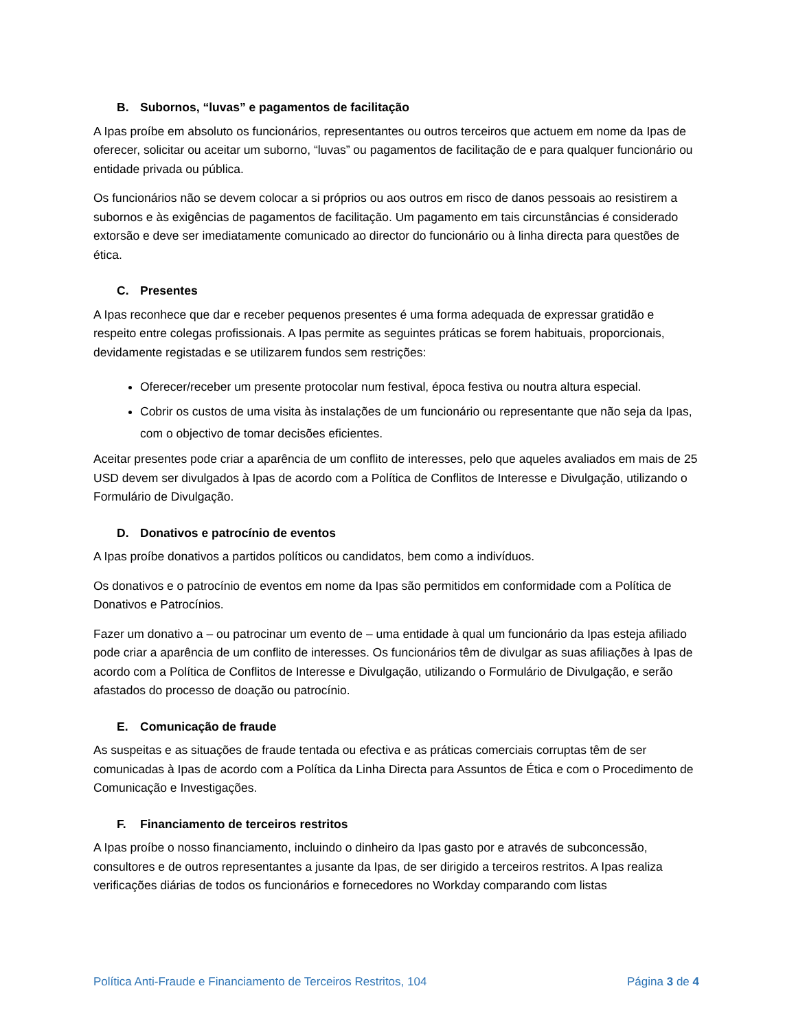B. Subornos, “luvas” e pagamentos de facilitação
A Ipas proíbe em absoluto os funcionários, representantes ou outros terceiros que actuem em nome da Ipas de oferecer, solicitar ou aceitar um suborno, “luvas” ou pagamentos de facilitação de e para qualquer funcionário ou entidade privada ou pública.
Os funcionários não se devem colocar a si próprios ou aos outros em risco de danos pessoais ao resistirem a subornos e às exigências de pagamentos de facilitação. Um pagamento em tais circunstâncias é considerado extorsão e deve ser imediatamente comunicado ao director do funcionário ou à linha directa para questões de ética.
C. Presentes
A Ipas reconhece que dar e receber pequenos presentes é uma forma adequada de expressar gratidão e respeito entre colegas profissionais. A Ipas permite as seguintes práticas se forem habituais, proporcionais, devidamente registadas e se utilizarem fundos sem restrições:
Oferecer/receber um presente protocolar num festival, época festiva ou noutra altura especial.
Cobrir os custos de uma visita às instalações de um funcionário ou representante que não seja da Ipas, com o objectivo de tomar decisões eficientes.
Aceitar presentes pode criar a aparência de um conflito de interesses, pelo que aqueles avaliados em mais de 25 USD devem ser divulgados à Ipas de acordo com a Política de Conflitos de Interesse e Divulgação, utilizando o Formulário de Divulgação.
D. Donativos e patrocínio de eventos
A Ipas proíbe donativos a partidos políticos ou candidatos, bem como a indivíduos.
Os donativos e o patrocínio de eventos em nome da Ipas são permitidos em conformidade com a Política de Donativos e Patrocínios.
Fazer um donativo a – ou patrocinar um evento de – uma entidade à qual um funcionário da Ipas esteja afiliado pode criar a aparência de um conflito de interesses. Os funcionários têm de divulgar as suas afiliações à Ipas de acordo com a Política de Conflitos de Interesse e Divulgação, utilizando o Formulário de Divulgação, e serão afastados do processo de doação ou patrocínio.
E. Comunicação de fraude
As suspeitas e as situações de fraude tentada ou efectiva e as práticas comerciais corruptas têm de ser comunicadas à Ipas de acordo com a Política da Linha Directa para Assuntos de Ética e com o Procedimento de Comunicação e Investigações.
F. Financiamento de terceiros restritos
A Ipas proíbe o nosso financiamento, incluindo o dinheiro da Ipas gasto por e através de subconcessão, consultores e de outros representantes a jusante da Ipas, de ser dirigido a terceiros restritos. A Ipas realiza verificações diárias de todos os funcionários e fornecedores no Workday comparando com listas
Política Anti-Fraude e Financiamento de Terceiros Restritos, 104 Página 3 de 4